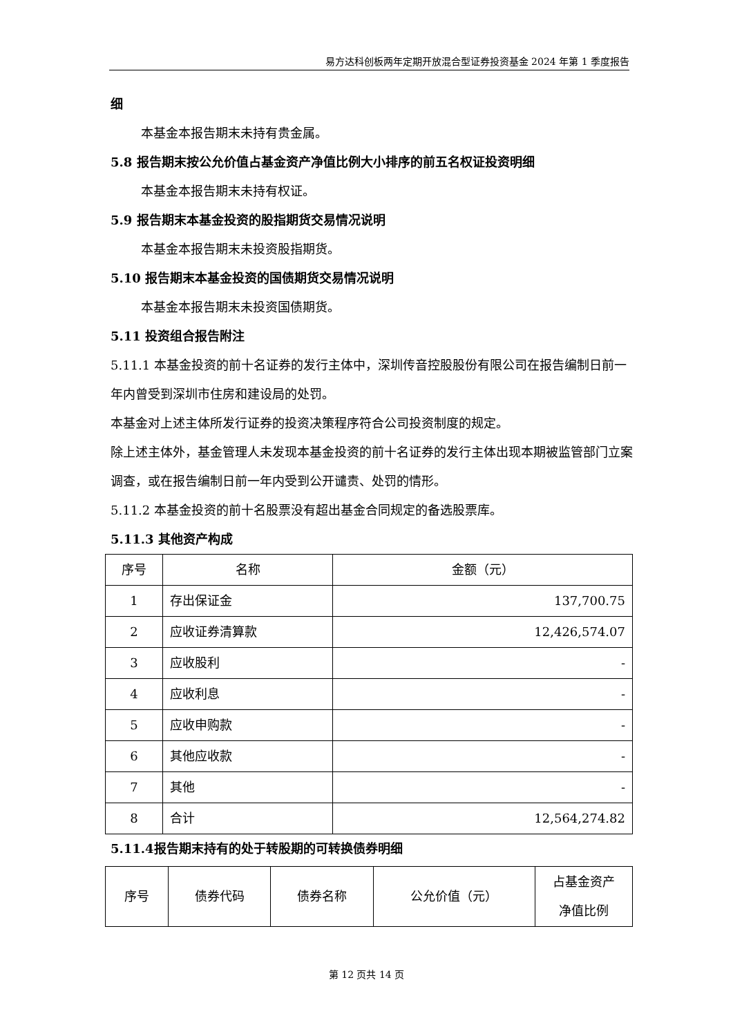易方达科创板两年定期开放混合型证券投资基金 2024 年第 1 季度报告
细
本基金本报告期末未持有贵金属。
5.8 报告期末按公允价值占基金资产净值比例大小排序的前五名权证投资明细
本基金本报告期末未持有权证。
5.9 报告期末本基金投资的股指期货交易情况说明
本基金本报告期末未投资股指期货。
5.10 报告期末本基金投资的国债期货交易情况说明
本基金本报告期末未投资国债期货。
5.11 投资组合报告附注
5.11.1 本基金投资的前十名证券的发行主体中，深圳传音控股股份有限公司在报告编制日前一年内曾受到深圳市住房和建设局的处罚。
本基金对上述主体所发行证券的投资决策程序符合公司投资制度的规定。
除上述主体外，基金管理人未发现本基金投资的前十名证券的发行主体出现本期被监管部门立案调查，或在报告编制日前一年内受到公开谴责、处罚的情形。
5.11.2 本基金投资的前十名股票没有超出基金合同规定的备选股票库。
5.11.3 其他资产构成
| 序号 | 名称 | 金额（元） |
| --- | --- | --- |
| 1 | 存出保证金 | 137,700.75 |
| 2 | 应收证券清算款 | 12,426,574.07 |
| 3 | 应收股利 | - |
| 4 | 应收利息 | - |
| 5 | 应收申购款 | - |
| 6 | 其他应收款 | - |
| 7 | 其他 | - |
| 8 | 合计 | 12,564,274.82 |
5.11.4报告期末持有的处于转股期的可转换债券明细
| 序号 | 债券代码 | 债券名称 | 公允价值（元） | 占基金资产 净值比例 |
| --- | --- | --- | --- | --- |
第 12 页共 14 页